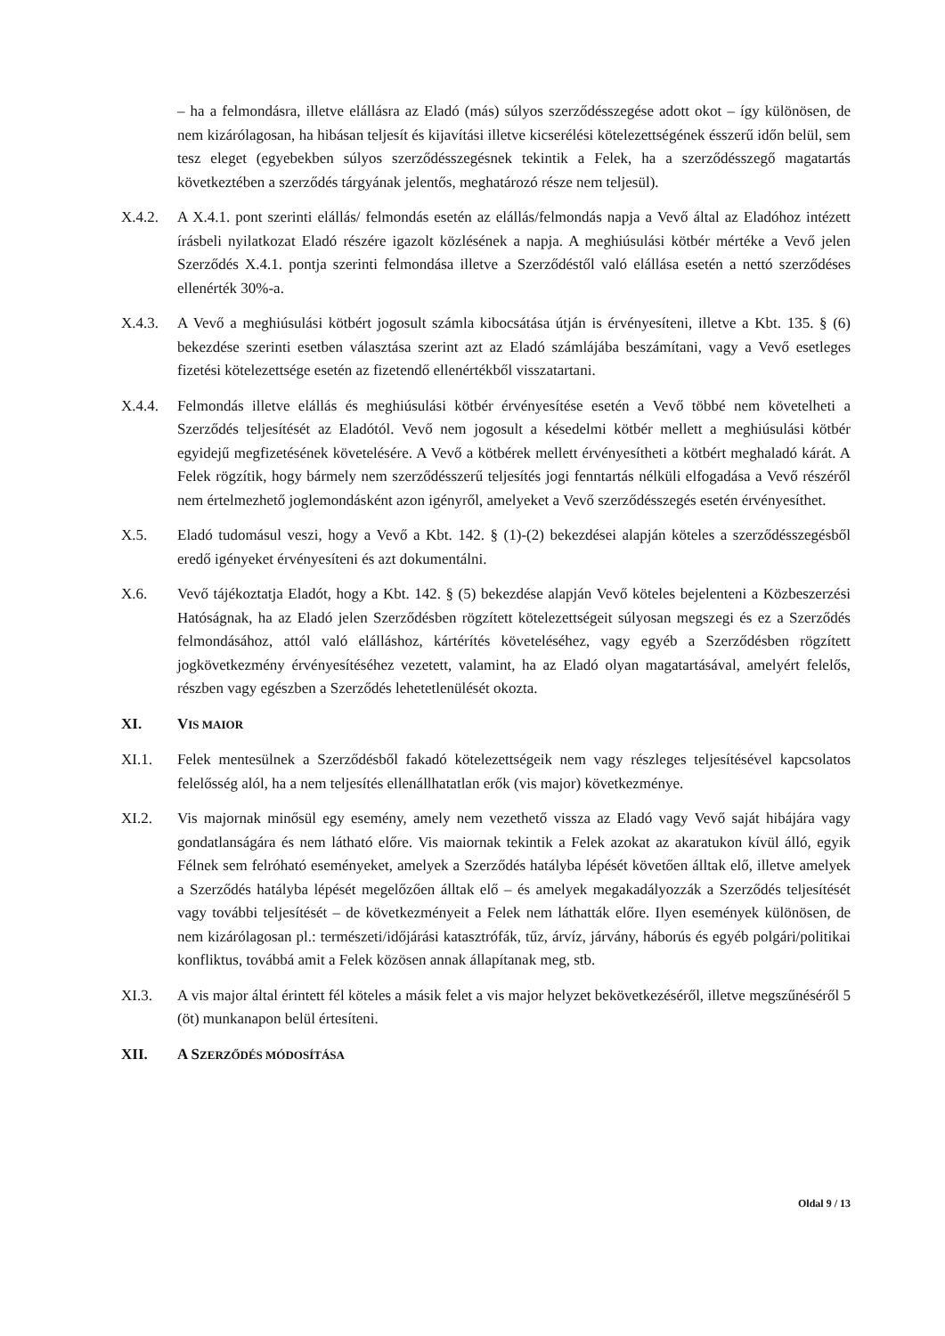– ha a felmondásra, illetve elállásra az Eladó (más) súlyos szerződésszegése adott okot – így különösen, de nem kizárólagosan, ha hibásan teljesít és kijavítási illetve kicserélési kötelezettségének ésszerű időn belül, sem tesz eleget (egyebekben súlyos szerződésszegésnek tekintik a Felek, ha a szerződésszegő magatartás következtében a szerződés tárgyának jelentős, meghatározó része nem teljesül).
X.4.2. A X.4.1. pont szerinti elállás/ felmondás esetén az elállás/felmondás napja a Vevő által az Eladóhoz intézett írásbeli nyilatkozat Eladó részére igazolt közlésének a napja. A meghiúsulási kötbér mértéke a Vevő jelen Szerződés X.4.1. pontja szerinti felmondása illetve a Szerződéstől való elállása esetén a nettó szerződéses ellenérték 30%-a.
X.4.3. A Vevő a meghiúsulási kötbért jogosult számla kibocsátása útján is érvényesíteni, illetve a Kbt. 135. § (6) bekezdése szerinti esetben választása szerint azt az Eladó számlájába beszámítani, vagy a Vevő esetleges fizetési kötelezettsége esetén az fizetendő ellenértékből visszatartani.
X.4.4. Felmondás illetve elállás és meghiúsulási kötbér érvényesítése esetén a Vevő többé nem követelheti a Szerződés teljesítését az Eladótól. Vevő nem jogosult a késedelmi kötbér mellett a meghiúsulási kötbér egyidejű megfizetésének követelésére. A Vevő a kötbérek mellett érvényesítheti a kötbért meghaladó kárát. A Felek rögzítik, hogy bármely nem szerződésszerű teljesítés jogi fenntartás nélküli elfogadása a Vevő részéről nem értelmezhető joglemondásként azon igényről, amelyeket a Vevő szerződésszegés esetén érvényesíthet.
X.5. Eladó tudomásul veszi, hogy a Vevő a Kbt. 142. § (1)-(2) bekezdései alapján köteles a szerződésszegésből eredő igényeket érvényesíteni és azt dokumentálni.
X.6. Vevő tájékoztatja Eladót, hogy a Kbt. 142. § (5) bekezdése alapján Vevő köteles bejelenteni a Közbeszerzési Hatóságnak, ha az Eladó jelen Szerződésben rögzített kötelezettségeit súlyosan megszegi és ez a Szerződés felmondásához, attól való elálláshoz, kártérítés követeléséhez, vagy egyéb a Szerződésben rögzített jogkövetkezmény érvényesítéséhez vezetett, valamint, ha az Eladó olyan magatartásával, amelyért felelős, részben vagy egészben a Szerződés lehetetlenülését okozta.
XI. VIS MAIOR
XI.1. Felek mentesülnek a Szerződésből fakadó kötelezettségeik nem vagy részleges teljesítésével kapcsolatos felelősség alól, ha a nem teljesítés ellenállhatatlan erők (vis major) következménye.
XI.2. Vis majornak minősül egy esemény, amely nem vezethető vissza az Eladó vagy Vevő saját hibájára vagy gondatlanságára és nem látható előre. Vis maiornak tekintik a Felek azokat az akaratukon kívül álló, egyik Félnek sem felróható eseményeket, amelyek a Szerződés hatályba lépését követően álltak elő, illetve amelyek a Szerződés hatályba lépését megelőzően álltak elő – és amelyek megakadályozzák a Szerződés teljesítését vagy további teljesítését – de következményeit a Felek nem láthatták előre. Ilyen események különösen, de nem kizárólagosan pl.: természeti/időjárási katasztrófák, tűz, árvíz, járvány, háborús és egyéb polgári/politikai konfliktus, továbbá amit a Felek közösen annak állapítanak meg, stb.
XI.3. A vis major által érintett fél köteles a másik felet a vis major helyzet bekövetkezéséről, illetve megszűnéséről 5 (öt) munkanapon belül értesíteni.
XII. A SZERZŐDÉS MÓDOSÍTÁSA
Oldal 9 / 13